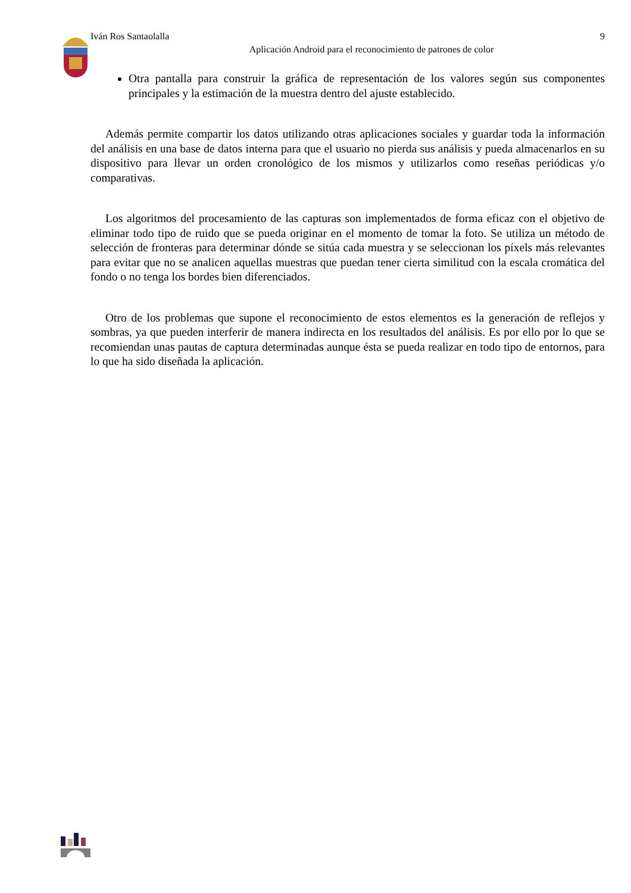Iván Ros Santaolalla 9
Aplicación Android para el reconocimiento de patrones de color
Otra pantalla para construir la gráfica de representación de los valores según sus componentes principales y la estimación de la muestra dentro del ajuste establecido.
Además permite compartir los datos utilizando otras aplicaciones sociales y guardar toda la información del análisis en una base de datos interna para que el usuario no pierda sus análisis y pueda almacenarlos en su dispositivo para llevar un orden cronológico de los mismos y utilizarlos como reseñas periódicas y/o comparativas.
Los algoritmos del procesamiento de las capturas son implementados de forma eficaz con el objetivo de eliminar todo tipo de ruido que se pueda originar en el momento de tomar la foto. Se utiliza un método de selección de fronteras para determinar dónde se sitúa cada muestra y se seleccionan los píxels más relevantes para evitar que no se analicen aquellas muestras que puedan tener cierta similitud con la escala cromática del fondo o no tenga los bordes bien diferenciados.
Otro de los problemas que supone el reconocimiento de estos elementos es la generación de reflejos y sombras, ya que pueden interferir de manera indirecta en los resultados del análisis. Es por ello por lo que se recomiendan unas pautas de captura determinadas aunque ésta se pueda realizar en todo tipo de entornos, para lo que ha sido diseñada la aplicación.